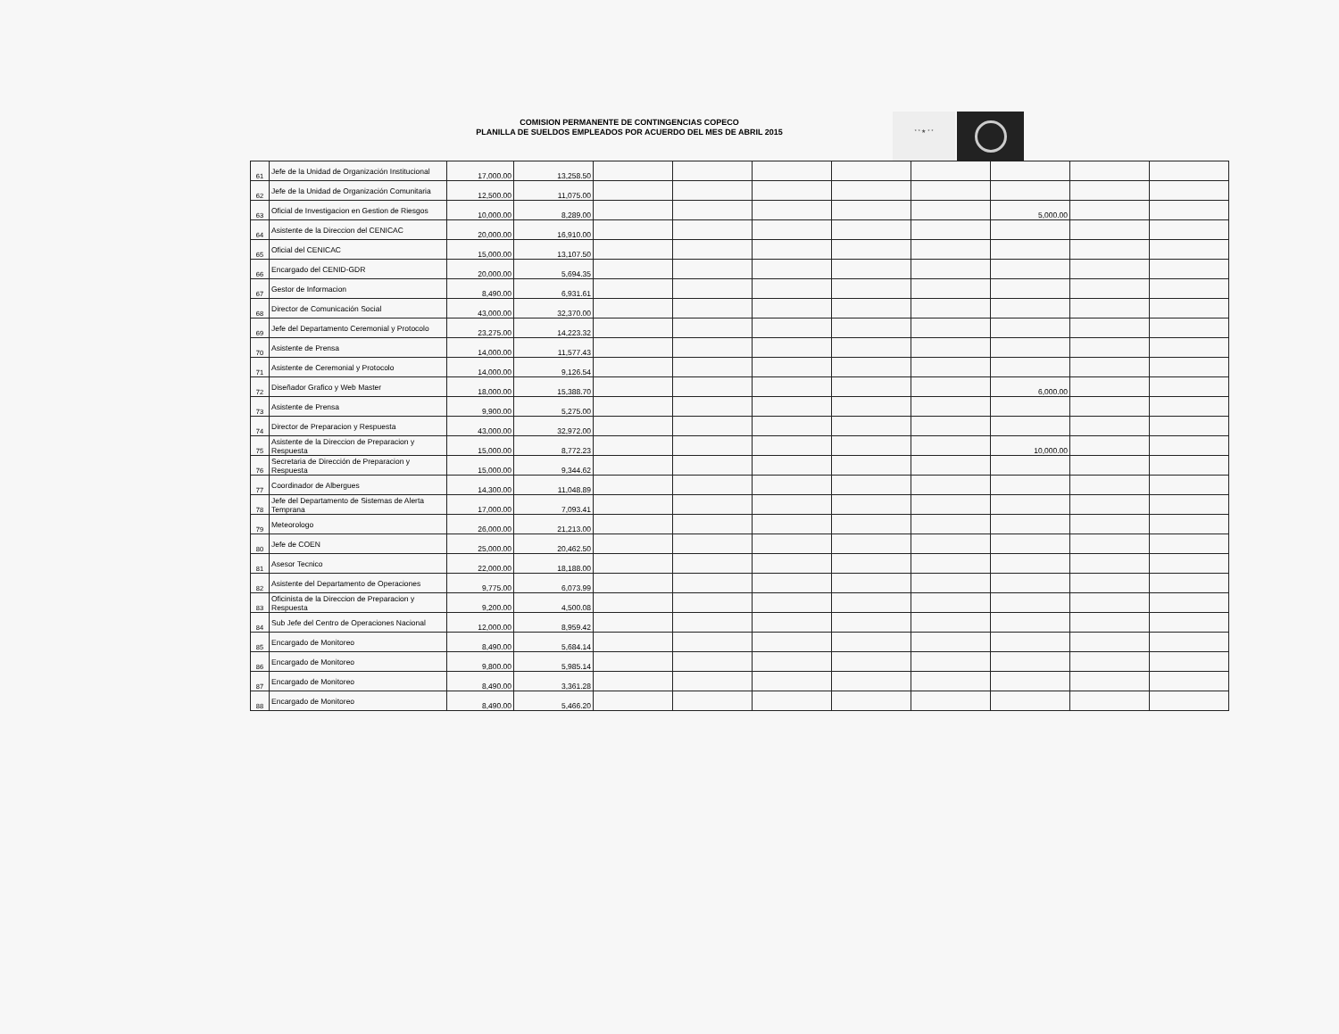COMISION PERMANENTE DE CONTINGENCIAS COPECO
PLANILLA DE SUELDOS EMPLEADOS POR ACUERDO DEL MES DE ABRIL 2015
* * ★ * *
| 61 | Jefe de la Unidad de Organización Institucional | 17,000.00 | 13,258.50 | | | | | | | | |
| 62 | Jefe de la Unidad de Organización Comunitaria | 12,500.00 | 11,075.00 | | | | | | | | |
| 63 | Oficial de Investigacion en Gestion de Riesgos | 10,000.00 | 8,289.00 | | | | | | 5,000.00 | | |
| 64 | Asistente de la Direccion del CENICAC | 20,000.00 | 16,910.00 | | | | | | | | |
| 65 | Oficial del CENICAC | 15,000.00 | 13,107.50 | | | | | | | | |
| 66 | Encargado del CENID-GDR | 20,000.00 | 5,694.35 | | | | | | | | |
| 67 | Gestor de Informacion | 8,490.00 | 6,931.61 | | | | | | | | |
| 68 | Director de Comunicación Social | 43,000.00 | 32,370.00 | | | | | | | | |
| 69 | Jefe del Departamento Ceremonial y Protocolo | 23,275.00 | 14,223.32 | | | | | | | | |
| 70 | Asistente de Prensa | 14,000.00 | 11,577.43 | | | | | | | | |
| 71 | Asistente de Ceremonial y Protocolo | 14,000.00 | 9,126.54 | | | | | | | | |
| 72 | Diseñador Grafico y Web Master | 18,000.00 | 15,388.70 | | | | | | 6,000.00 | | |
| 73 | Asistente de Prensa | 9,900.00 | 5,275.00 | | | | | | | | |
| 74 | Director de Preparacion y Respuesta | 43,000.00 | 32,972.00 | | | | | | | | |
| 75 | Asistente de la Direccion de Preparacion y Respuesta | 15,000.00 | 8,772.23 | | | | | | 10,000.00 | | |
| 76 | Secretaria de Dirección de Preparacion y Respuesta | 15,000.00 | 9,344.62 | | | | | | | | |
| 77 | Coordinador de Albergues | 14,300.00 | 11,048.89 | | | | | | | | |
| 78 | Jefe del Departamento de Sistemas de Alerta Temprana | 17,000.00 | 7,093.41 | | | | | | | | |
| 79 | Meteorologo | 26,000.00 | 21,213.00 | | | | | | | | |
| 80 | Jefe de COEN | 25,000.00 | 20,462.50 | | | | | | | | |
| 81 | Asesor Tecnico | 22,000.00 | 18,188.00 | | | | | | | | |
| 82 | Asistente del Departamento de Operaciones | 9,775.00 | 6,073.99 | | | | | | | | |
| 83 | Oficinista de la Direccion de Preparacion y Respuesta | 9,200.00 | 4,500.08 | | | | | | | | |
| 84 | Sub Jefe del Centro de Operaciones Nacional | 12,000.00 | 8,959.42 | | | | | | | | |
| 85 | Encargado de Monitoreo | 8,490.00 | 5,684.14 | | | | | | | | |
| 86 | Encargado de Monitoreo | 9,800.00 | 5,985.14 | | | | | | | | |
| 87 | Encargado de Monitoreo | 8,490.00 | 3,361.28 | | | | | | | | |
| 88 | Encargado de Monitoreo | 8,490.00 | 5,466.20 | | | | | | | | |